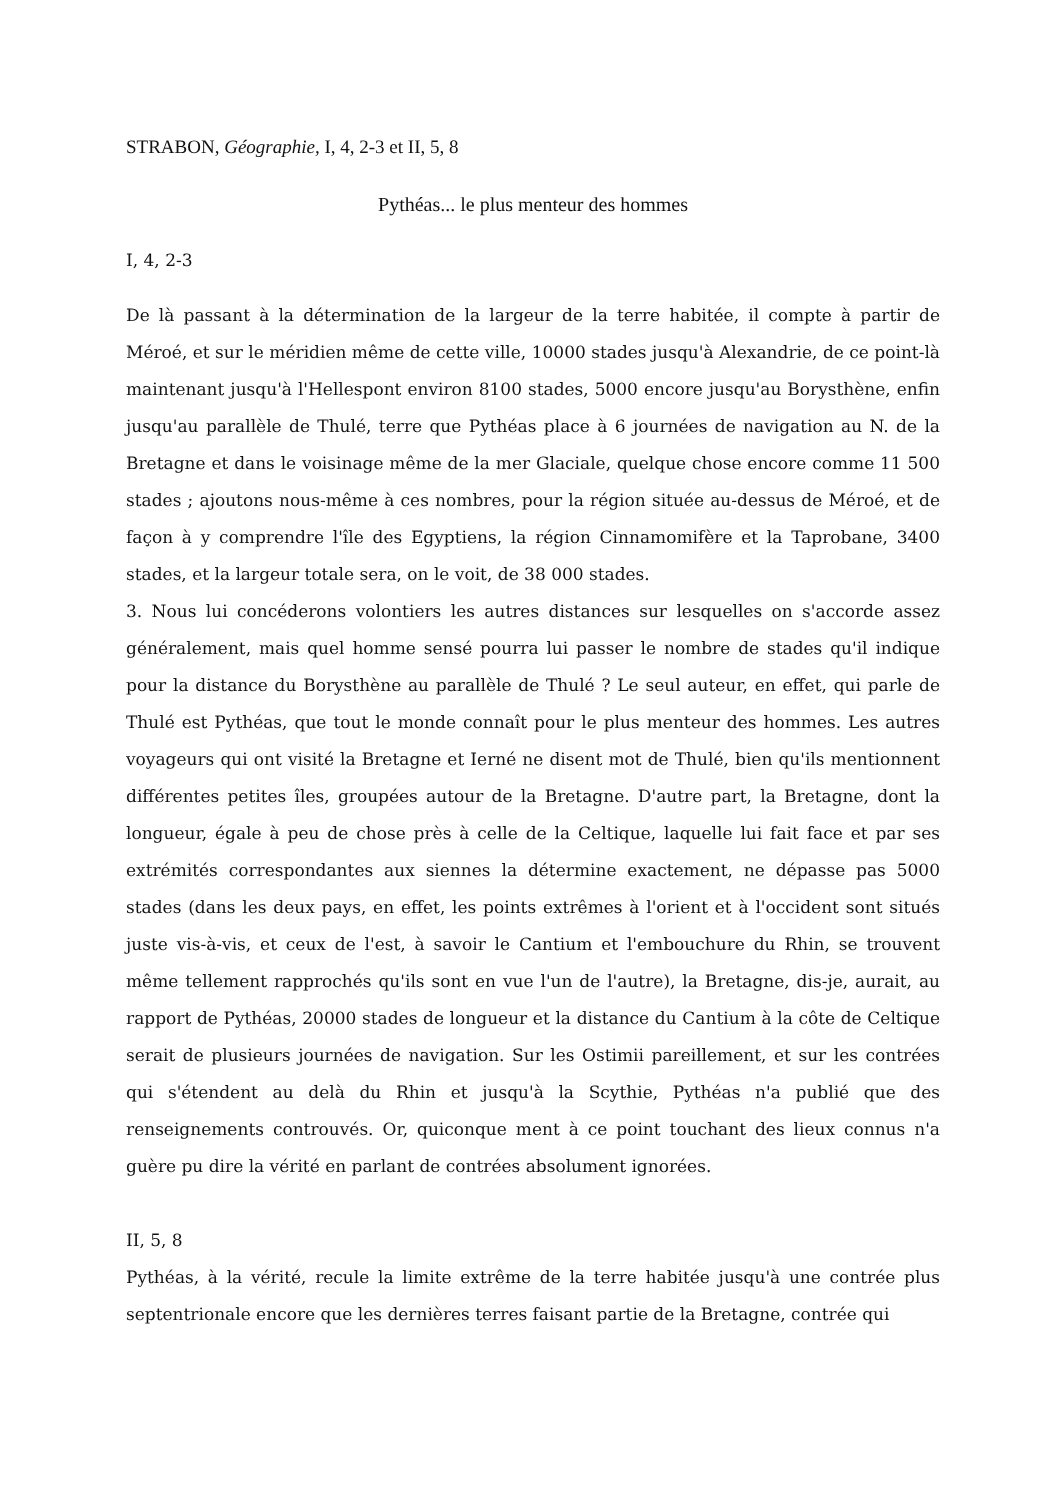STRABON, Géographie, I, 4, 2-3 et II, 5, 8
Pythéas... le plus menteur des hommes
I, 4, 2-3
De là passant à la détermination de la largeur de la terre habitée, il compte à partir de Méroé, et sur le méridien même de cette ville, 10000 stades jusqu'à Alexandrie, de ce point-là maintenant jusqu'à l'Hellespont environ 8100 stades, 5000 encore jusqu'au Borysthène, enfin jusqu'au parallèle de Thulé, terre que Pythéas place à 6 journées de navigation au N. de la Bretagne et dans le voisinage même de la mer Glaciale, quelque chose encore comme 11 500 stades ; ajoutons nous-même à ces nombres, pour la région située au-dessus de Méroé, et de façon à y comprendre l'île des Egyptiens, la région Cinnamomifère et la Taprobane, 3400 stades, et la largeur totale sera, on le voit, de 38 000 stades.
3. Nous lui concéderons volontiers les autres distances sur lesquelles on s'accorde assez généralement, mais quel homme sensé pourra lui passer le nombre de stades qu'il indique pour la distance du Borysthène au parallèle de Thulé ? Le seul auteur, en effet, qui parle de Thulé est Pythéas, que tout le monde connaît pour le plus menteur des hommes. Les autres voyageurs qui ont visité la Bretagne et Ierné ne disent mot de Thulé, bien qu'ils mentionnent différentes petites îles, groupées autour de la Bretagne. D'autre part, la Bretagne, dont la longueur, égale à peu de chose près à celle de la Celtique, laquelle lui fait face et par ses extrémités correspondantes aux siennes la détermine exactement, ne dépasse pas 5000 stades (dans les deux pays, en effet, les points extrêmes à l'orient et à l'occident sont situés juste vis-à-vis, et ceux de l'est, à savoir le Cantium et l'embouchure du Rhin, se trouvent même tellement rapprochés qu'ils sont en vue l'un de l'autre), la Bretagne, dis-je, aurait, au rapport de Pythéas, 20000 stades de longueur et la distance du Cantium à la côte de Celtique serait de plusieurs journées de navigation. Sur les Ostimii pareillement, et sur les contrées qui s'étendent au delà du Rhin et jusqu'à la Scythie, Pythéas n'a publié que des renseignements controuvés. Or, quiconque ment à ce point touchant des lieux connus n'a guère pu dire la vérité en parlant de contrées absolument ignorées.
II, 5, 8
Pythéas, à la vérité, recule la limite extrême de la terre habitée jusqu'à une contrée plus septentrionale encore que les dernières terres faisant partie de la Bretagne, contrée qui